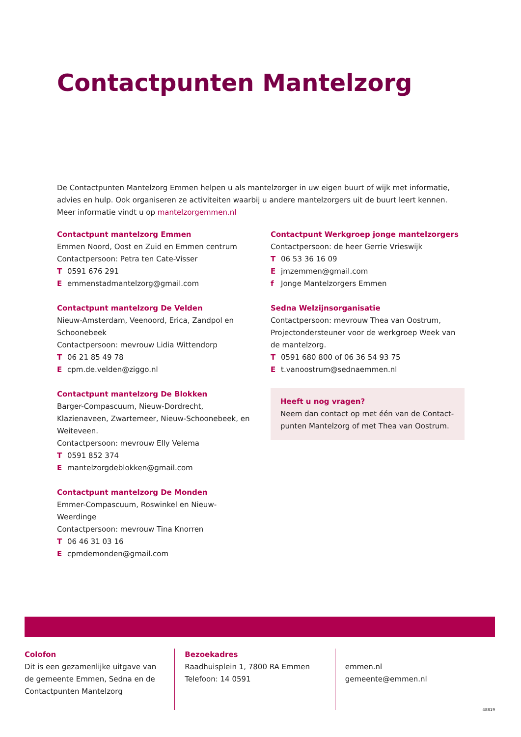Contactpunten Mantelzorg
De Contactpunten Mantelzorg Emmen helpen u als mantelzorger in uw eigen buurt of wijk met informatie, advies en hulp. Ook organiseren ze activiteiten waarbij u andere mantelzorgers uit de buurt leert kennen.
Meer informatie vindt u op mantelzorgemmen.nl
Contactpunt mantelzorg Emmen
Emmen Noord, Oost en Zuid en Emmen centrum
Contactpersoon: Petra ten Cate-Visser
T 0591 676 291
Eemmenstadmantelzorg@gmail.com
Contactpunt mantelzorg De Velden
Nieuw-Amsterdam, Veenoord, Erica, Zandpol en Schoonebeek
Contactpersoon: mevrouw Lidia Wittendorp
T 06 21 85 49 78
Ecpm.de.velden@ziggo.nl
Contactpunt mantelzorg De Blokken
Barger-Compascuum, Nieuw-Dordrecht, Klazienaveen, Zwartemeer, Nieuw-Schoonebeek, en Weiteveen.
Contactpersoon: mevrouw Elly Velema
T 0591 852 374
Emantelzorgdeblokken@gmail.com
Contactpunt mantelzorg De Monden
Emmer-Compascuum, Roswinkel en Nieuw-Weerdinge
Contactpersoon: mevrouw Tina Knorren
T 06 46 31 03 16
Ecpmdemonden@gmail.com
Contactpunt Werkgroep jonge mantelzorgers
Contactpersoon: de heer Gerrie Vrieswijk
T 06 53 36 16 09
Ejmzemmen@gmail.com
f Jonge Mantelzorgers Emmen
Sedna Welzijnsorganisatie
Contactpersoon: mevrouw Thea van Oostrum, Projectondersteuner voor de werkgroep Week van de mantelzorg.
T 0591 680 800 of 06 36 54 93 75
Et.vanoostrum@sednaemmen.nl
Heeft u nog vragen?
Neem dan contact op met één van de Contact-punten Mantelzorg of met Thea van Oostrum.
Colofon
Dit is een gezamenlijke uitgave van de gemeente Emmen, Sedna en de Contactpunten Mantelzorg
Bezoekadres
Raadhuisplein 1, 7800 RA Emmen
Telefoon: 14 0591
emmen.nl
gemeente@emmen.nl
48819